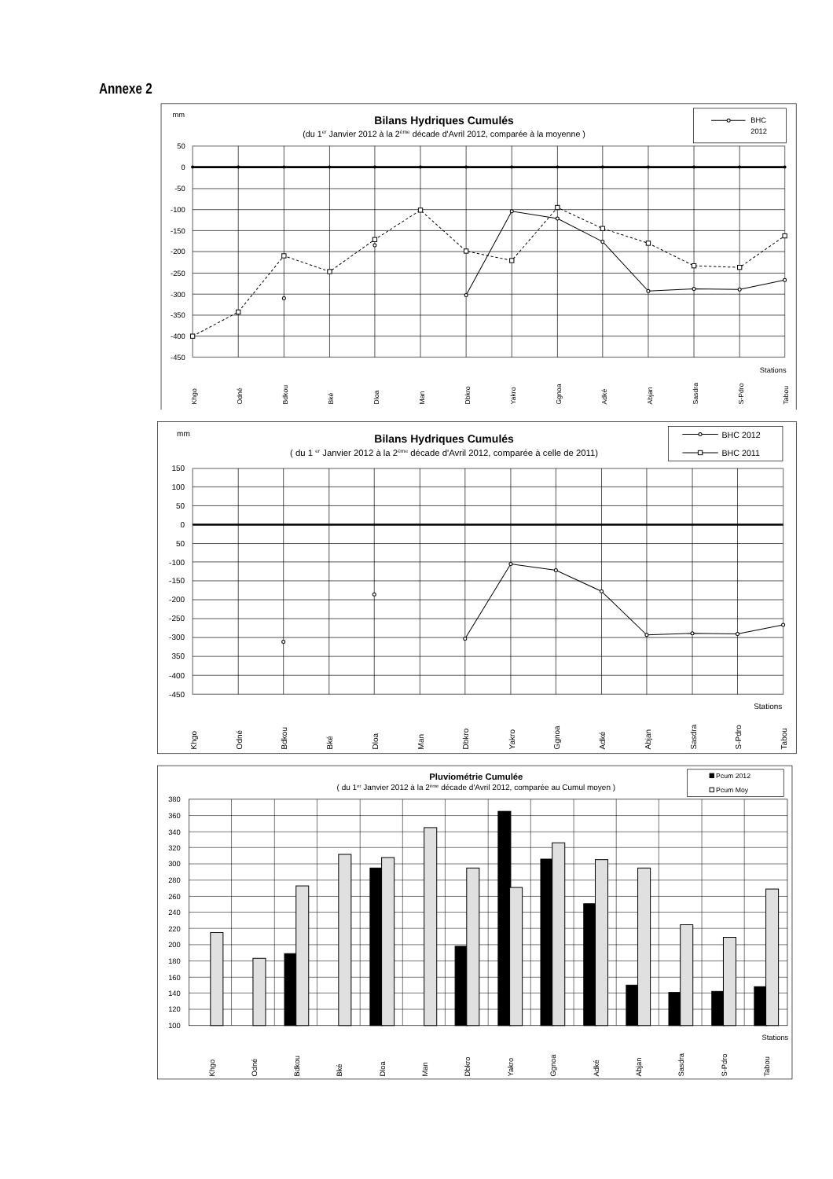Annexe 2
mm
50
0
-50
-100
-150
-200
-250
-300
-350
-400
-450
Stations
Bilans Hydriques Cumulés
(du 1er Janvier 2012 à la 2ème décade d'Avril 2012, comparée à la moyenne )
BHC
2012
Khgo
Odné
Bdkou
Bké
Dloa
Man
Dbkro
Yakro
Ggnoa
Adké
Abjan
Sasdra
S-Pdro
Tabou
mm
150
100
50
0
50
-100
-150
-200
-250
-300
350
-400
-450
Stations
Bilans Hydriques Cumulés
( du 1 er Janvier 2012 à la 2ème décade d'Avril 2012, comparée à celle de 2011)
BHC 2012
BHC 2011
Khgo
Odné
Bdkou
Bké
Dloa
Man
Dbkro
Yakro
Ggnoa
Adké
Abjan
Sasdra
S-Pdro
Tabou
Pluviométrie Cumulée
( du 1er Janvier 2012 à la 2ème décade d'Avril 2012, comparée au Cumul moyen )
Pcum 2012
Pcum Moy
380
360
340
320
300
280
260
240
220
200
180
160
140
120
100
Stations
Khgo
Odné
Bdkou
Bké
Dloa
Man
Dbkro
Yakro
Ggnoa
Adké
Abjan
Sasdra
S-Pdro
Tabou